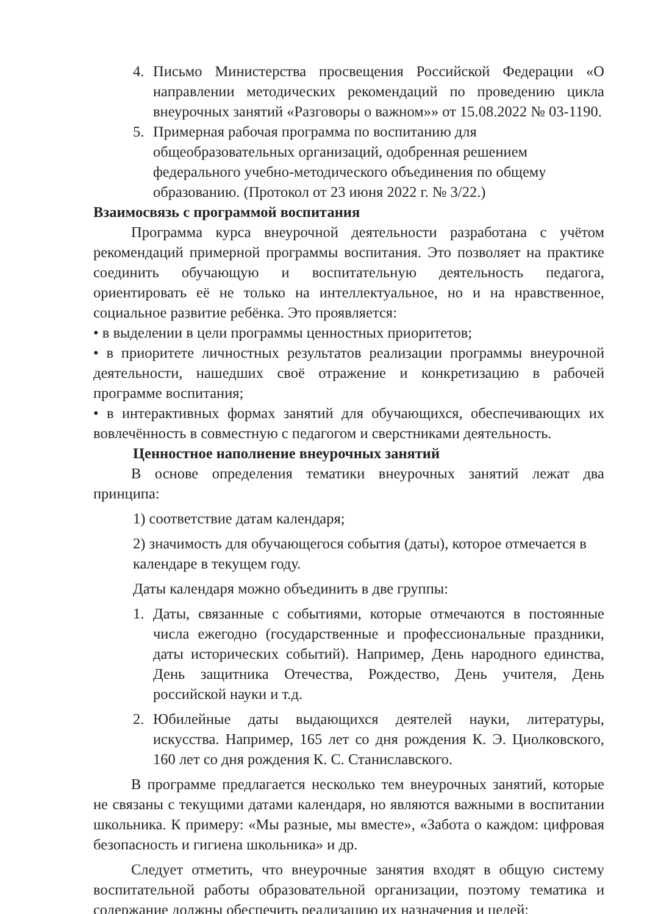4. Письмо Министерства просвещения Российской Федерации «О направлении методических рекомендаций по проведению цикла внеурочных занятий «Разговоры о важном»» от 15.08.2022 № 03-1190.
5. Примерная рабочая программа по воспитанию для общеобразовательных организаций, одобренная решением федерального учебно-методического объединения по общему образованию. (Протокол от 23 июня 2022 г. № 3/22.)
Взаимосвязь с программой воспитания
Программа курса внеурочной деятельности разработана с учётом рекомендаций примерной программы воспитания. Это позволяет на практике соединить обучающую и воспитательную деятельность педагога, ориентировать её не только на интеллектуальное, но и на нравственное, социальное развитие ребёнка. Это проявляется:
• в выделении в цели программы ценностных приоритетов;
• в приоритете личностных результатов реализации программы внеурочной деятельности, нашедших своё отражение и конкретизацию в рабочей программе воспитания;
• в интерактивных формах занятий для обучающихся, обеспечивающих их вовлечённость в совместную с педагогом и сверстниками деятельность.
Ценностное наполнение внеурочных занятий
В основе определения тематики внеурочных занятий лежат два принципа:
1) соответствие датам календаря;
2) значимость для обучающегося события (даты), которое отмечается в календаре в текущем году.
Даты календаря можно объединить в две группы:
1. Даты, связанные с событиями, которые отмечаются в постоянные числа ежегодно (государственные и профессиональные праздники, даты исторических событий). Например, День народного единства, День защитника Отечества, Рождество, День учителя, День российской науки и т.д.
2. Юбилейные даты выдающихся деятелей науки, литературы, искусства. Например, 165 лет со дня рождения К. Э. Циолковского, 160 лет со дня рождения К. С. Станиславского.
В программе предлагается несколько тем внеурочных занятий, которые не связаны с текущими датами календаря, но являются важными в воспитании школьника. К примеру: «Мы разные, мы вместе», «Забота о каждом: цифровая безопасность и гигиена школьника» и др.
Следует отметить, что внеурочные занятия входят в общую систему воспитательной работы образовательной организации, поэтому тематика и содержание должны обеспечить реализацию их назначения и целей: